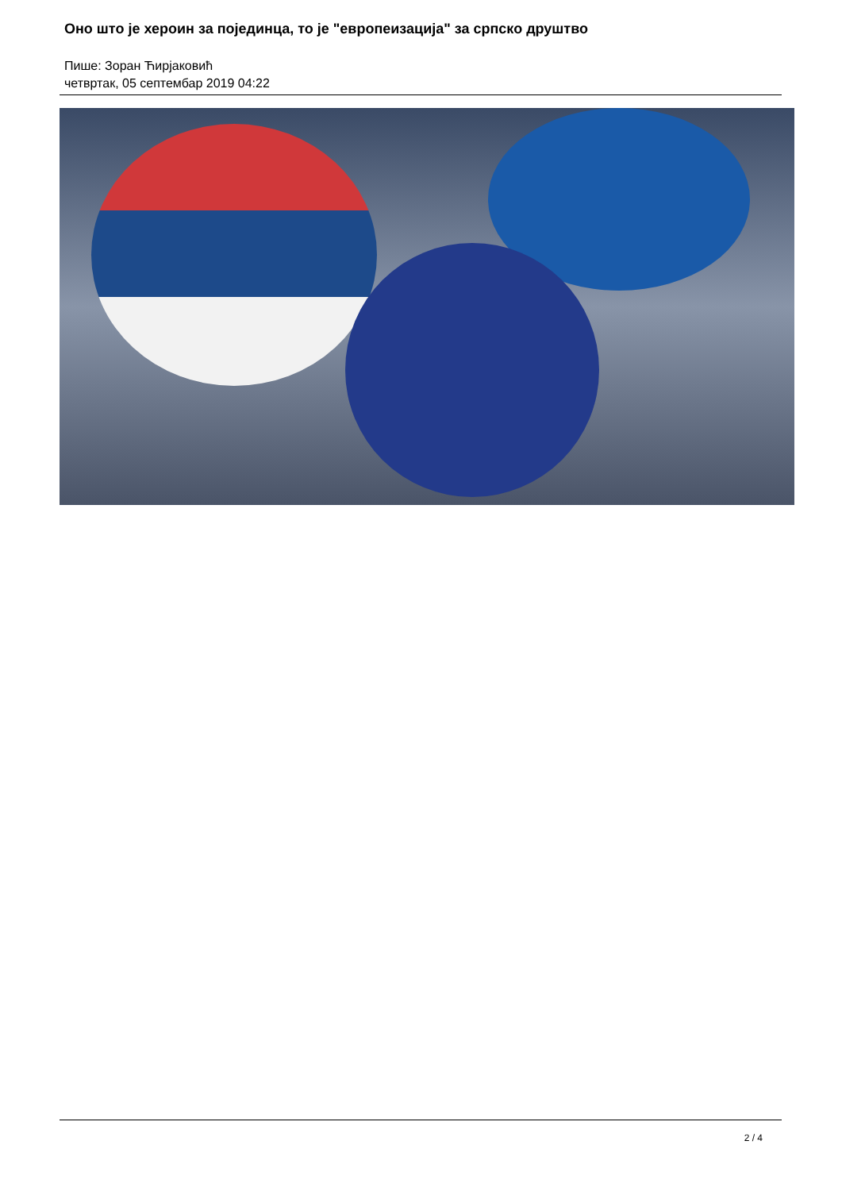Оно што је хероин за појединца, то је "европеизација" за српско друштво
Пише: Зоран Ћирјаковић
четвртак, 05 септембар 2019 04:22
2 / 4